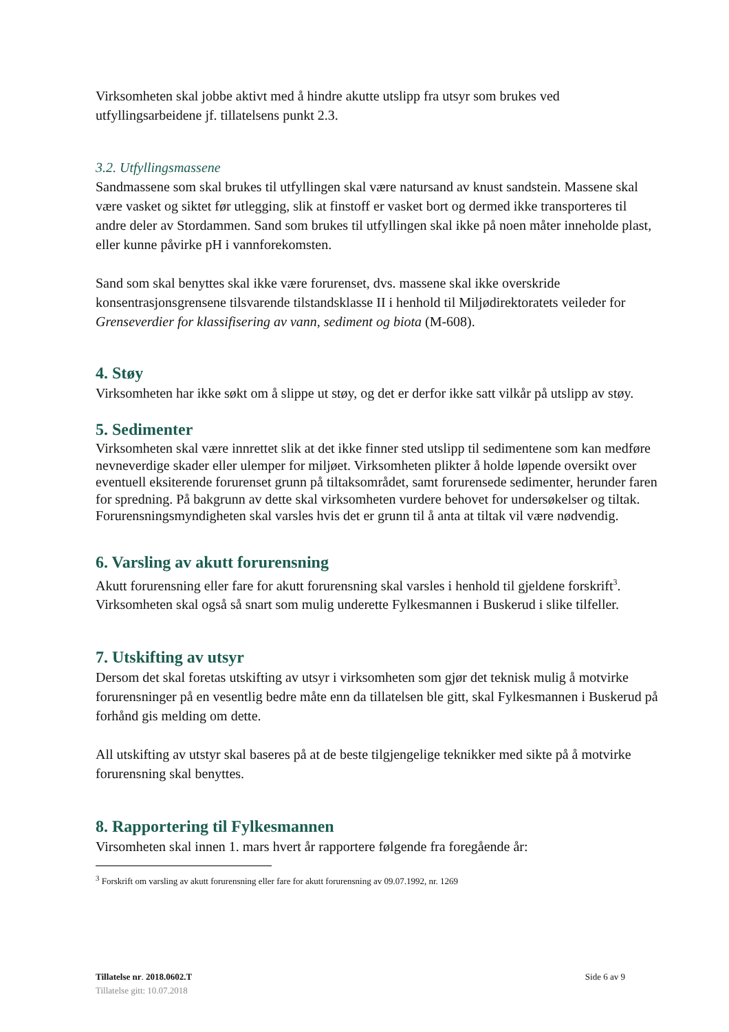Virksomheten skal jobbe aktivt med å hindre akutte utslipp fra utsyr som brukes ved utfyllingsarbeidene jf. tillatelsens punkt 2.3.
3.2. Utfyllingsmassene
Sandmassene som skal brukes til utfyllingen skal være natursand av knust sandstein. Massene skal være vasket og siktet før utlegging, slik at finstoff er vasket bort og dermed ikke transporteres til andre deler av Stordammen. Sand som brukes til utfyllingen skal ikke på noen måter inneholde plast, eller kunne påvirke pH i vannforekomsten.
Sand som skal benyttes skal ikke være forurenset, dvs. massene skal ikke overskride konsentrasjonsgrensene tilsvarende tilstandsklasse II i henhold til Miljødirektoratets veileder for Grenseverdier for klassifisering av vann, sediment og biota (M-608).
4. Støy
Virksomheten har ikke søkt om å slippe ut støy, og det er derfor ikke satt vilkår på utslipp av støy.
5. Sedimenter
Virksomheten skal være innrettet slik at det ikke finner sted utslipp til sedimentene som kan medføre nevneverdige skader eller ulemper for miljøet. Virksomheten plikter å holde løpende oversikt over eventuell eksiterende forurenset grunn på tiltaksområdet, samt forurensede sedimenter, herunder faren for spredning. På bakgrunn av dette skal virksomheten vurdere behovet for undersøkelser og tiltak. Forurensningsmyndigheten skal varsles hvis det er grunn til å anta at tiltak vil være nødvendig.
6. Varsling av akutt forurensning
Akutt forurensning eller fare for akutt forurensning skal varsles i henhold til gjeldene forskrift<sup>3</sup>. Virksomheten skal også så snart som mulig underette Fylkesmannen i Buskerud i slike tilfeller.
7. Utskifting av utsyr
Dersom det skal foretas utskifting av utsyr i virksomheten som gjør det teknisk mulig å motvirke forurensninger på en vesentlig bedre måte enn da tillatelsen ble gitt, skal Fylkesmannen i Buskerud på forhånd gis melding om dette.
All utskifting av utstyr skal baseres på at de beste tilgjengelige teknikker med sikte på å motvirke forurensning skal benyttes.
8. Rapportering til Fylkesmannen
Virsomheten skal innen 1. mars hvert år rapportere følgende fra foregående år:
<sup>3</sup> Forskrift om varsling av akutt forurensning eller fare for akutt forurensning av 09.07.1992, nr. 1269
Tillatelse nr. 2018.0602.T Side 6 av 9
Tillatelse gitt: 10.07.2018